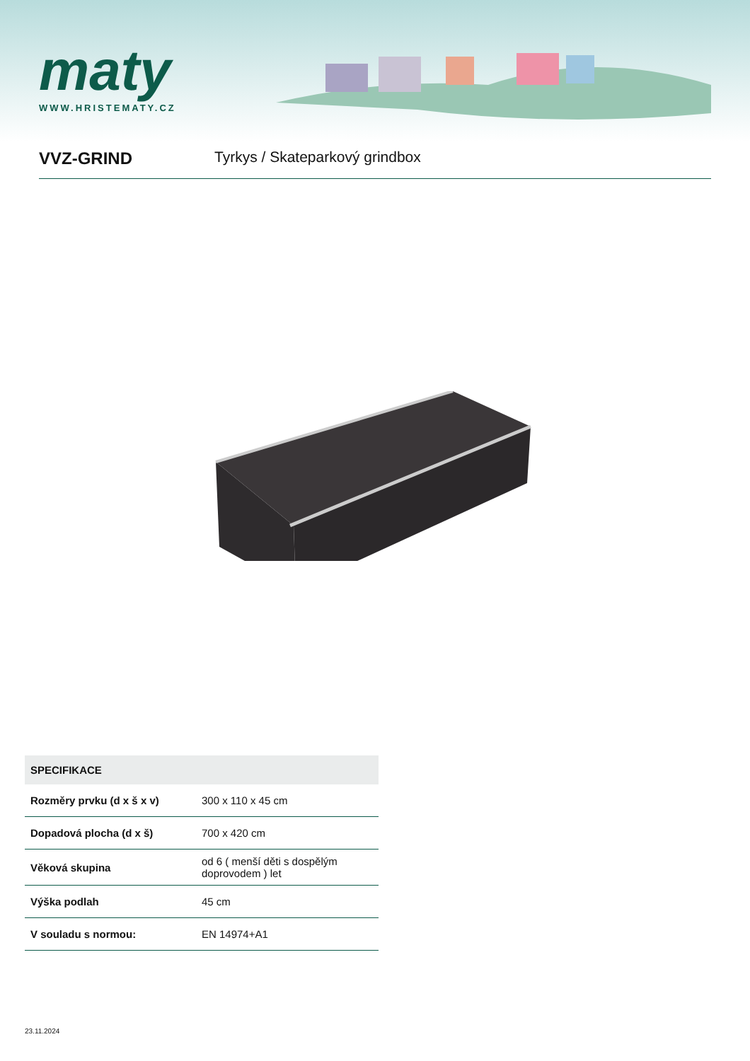maty
WWW.HRISTEMATY.CZ
VVZ-GRIND Tyrkys / Skateparkový grindbox
| SPECIFIKACE | |
| --- | --- |
| Rozměry prvku (d x š x v) | 300 x 110 x 45 cm |
| Dopadová plocha (d x š) | 700 x 420 cm |
| Věková skupina | od 6 ( menší děti s dospělým doprovodem ) let |
| Výška podlah | 45 cm |
| V souladu s normou: | EN 14974+A1 |
23.11.2024